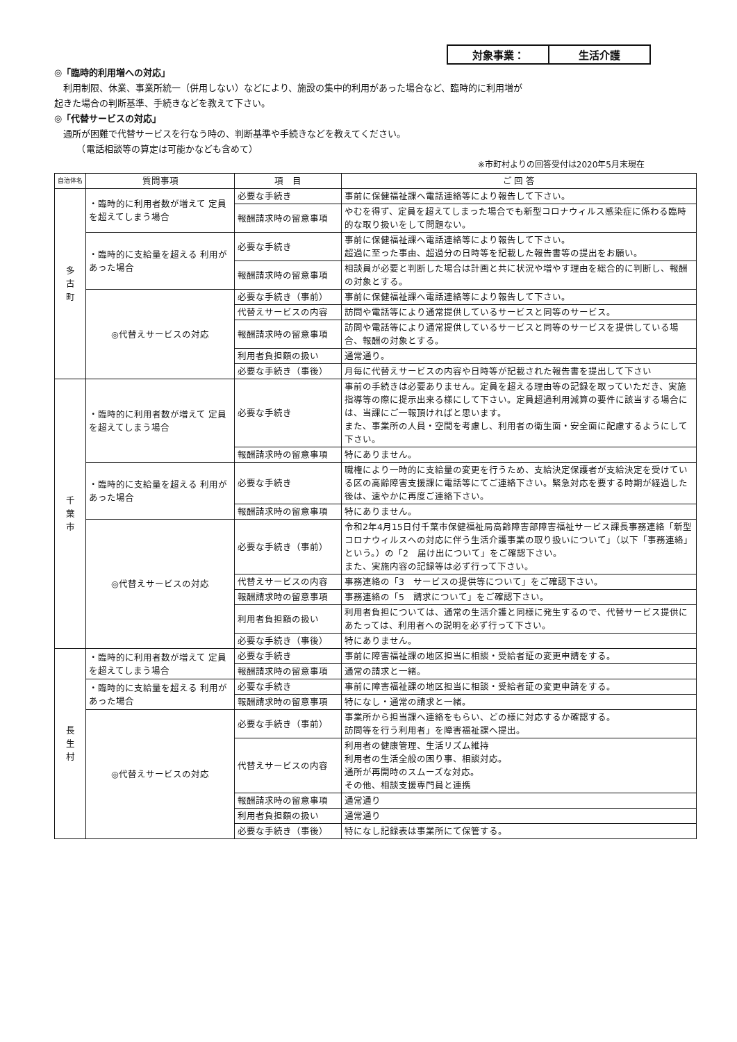対象事業： 生活介護
◎「臨時的利用増への対応」
　利用制限、休業、事業所統一（併用しない）などにより、施設の集中的利用があった場合など、臨時的に利用増が
起きた場合の判断基準、手続きなどを教えて下さい。
◎「代替サービスの対応」
　通所が困難で代替サービスを行なう時の、判断基準や手続きなどを教えてください。
　　　（電話相談等の算定は可能かなども含めて）
※市町村よりの回答受付は2020年5月末現在
| 自治体名 | 質問事項 | 項 目 | ご 回 答 |
| --- | --- | --- | --- |
| 多 古 町 | ・臨時的に利用者数が増えて 定員を超えてしまう場合 | 必要な手続き | 事前に保健福祉課へ電話連絡等により報告して下さい。 |
| | | 報酬請求時の留意事項 | やむを得ず、定員を超えてしまった場合でも新型コロナウィルス感染症に係わる臨時的な取り扱いをして問題ない。 |
| | ・臨時的に支給量を超える 利用があった場合 | 必要な手続き | 事前に保健福祉課へ電話連絡等により報告して下さい。 超過に至った事由、超過分の日時等を記載した報告書等の提出をお願い。 |
| | | 報酬請求時の留意事項 | 相談員が必要と判断した場合は計画と共に状況や増やす理由を総合的に判断し、報酬の対象とする。 |
| | ◎代替えサービスの対応 | 必要な手続き（事前） | 事前に保健福祉課へ電話連絡等により報告して下さい。 |
| | | 代替えサービスの内容 | 訪問や電話等により通常提供しているサービスと同等のサービス。 |
| | | 報酬請求時の留意事項 | 訪問や電話等により通常提供しているサービスと同等のサービスを提供している場合、報酬の対象とする。 |
| | | 利用者負担額の扱い | 通常通り。 |
| | | 必要な手続き（事後） | 月毎に代替えサービスの内容や日時等が記載された報告書を提出して下さい |
| 千 葉 市 | ・臨時的に利用者数が増えて 定員を超えてしまう場合 | 必要な手続き | 事前の手続きは必要ありません。定員を超える理由等の記録を取っていただき、実施指導等の際に提示出来る様にして下さい。定員超過利用減算の要件に該当する場合には、当課にご一報頂ければと思います。 また、事業所の人員・空間を考慮し、利用者の衛生面・安全面に配慮するようにして下さい。 |
| | | 報酬請求時の留意事項 | 特にありません。 |
| | ・臨時的に支給量を超える 利用があった場合 | 必要な手続き | 職権により一時的に支給量の変更を行うため、支給決定保護者が支給決定を受けている区の高齢障害支援課に電話等にてご連絡下さい。緊急対応を要する時期が経過した後は、速やかに再度ご連絡下さい。 |
| | | 報酬請求時の留意事項 | 特にありません。 |
| | ◎代替えサービスの対応 | 必要な手続き（事前） | 令和2年4月15日付千葉市保健福祉局高齢障害部障害福祉サービス課長事務連絡「新型コロナウィルスへの対応に伴う生活介護事業の取り扱いについて」（以下「事務連絡」という。）の「2 届け出について」をご確認下さい。 また、実施内容の記録等は必ず行って下さい。 |
| | | 代替えサービスの内容 | 事務連絡の「3 サービスの提供等について」をご確認下さい。 |
| | | 報酬請求時の留意事項 | 事務連絡の「5 請求について」をご確認下さい。 |
| | | 利用者負担額の扱い | 利用者負担については、通常の生活介護と同様に発生するので、代替サービス提供にあたっては、利用者への説明を必ず行って下さい。 |
| | | 必要な手続き（事後） | 特にありません。 |
| 長 生 村 | ・臨時的に利用者数が増えて 定員を超えてしまう場合 | 必要な手続き | 事前に障害福祉課の地区担当に相談・受給者証の変更申請をする。 |
| | | 報酬請求時の留意事項 | 通常の請求と一緒。 |
| | ・臨時的に支給量を超える 利用があった場合 | 必要な手続き | 事前に障害福祉課の地区担当に相談・受給者証の変更申請をする。 |
| | | 報酬請求時の留意事項 | 特になし・通常の請求と一緒。 |
| | ◎代替えサービスの対応 | 必要な手続き（事前） | 事業所から担当課へ連絡をもらい、どの様に対応するか確認する。 訪問等を行う利用者」を障害福祉課へ提出。 |
| | | 代替えサービスの内容 | 利用者の健康管理、生活リズム維持 利用者の生活全般の困り事、相談対応。 通所が再開時のスムーズな対応。 その他、相談支援専門員と連携 |
| | | 報酬請求時の留意事項 | 通常通り |
| | | 利用者負担額の扱い | 通常通り |
| | | 必要な手続き（事後） | 特になし記録表は事業所にて保管する。 |